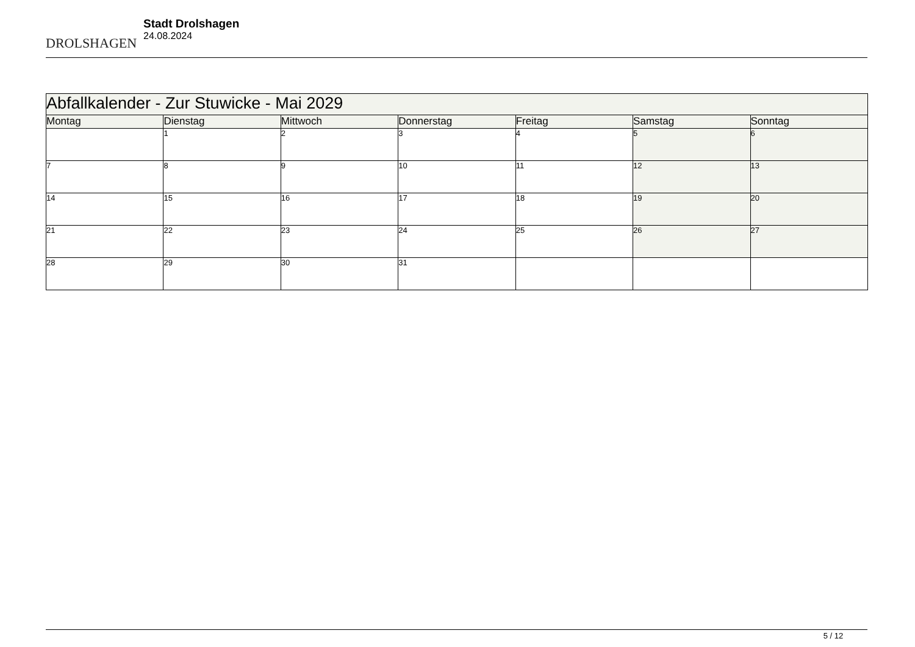DROLSHAGEN
Stadt Drolshagen
24.08.2024
| Abfallkalender - Zur Stuwicke - Mai 2029 | | | | | | |
| --- | --- | --- | --- | --- | --- | --- |
| Montag | Dienstag | Mittwoch | Donnerstag | Freitag | Samstag | Sonntag |
| | 1 | 2 | 3 | 4 | 5 | 6 |
| 7 | 8 | 9 | 10 | 11 | 12 | 13 |
| 14 | 15 | 16 | 17 | 18 | 19 | 20 |
| 21 | 22 | 23 | 24 | 25 | 26 | 27 |
| 28 | 29 | 30 | 31 | | | |
5 / 12